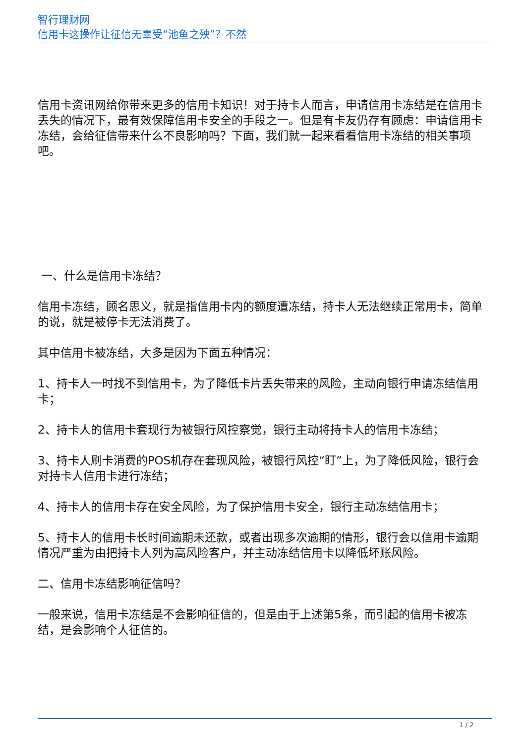智行理财网
信用卡这操作让征信无辜受“池鱼之殃”？不然
信用卡资讯网给你带来更多的信用卡知识！对于持卡人而言，申请信用卡冻结是在信用卡丢失的情况下，最有效保障信用卡安全的手段之一。但是有卡友仍存有顾虑：申请信用卡冻结，会给征信带来什么不良影响吗？下面，我们就一起来看看信用卡冻结的相关事项吧。
一、什么是信用卡冻结？
信用卡冻结，顾名思义，就是指信用卡内的额度遭冻结，持卡人无法继续正常用卡，简单的说，就是被停卡无法消费了。
其中信用卡被冻结，大多是因为下面五种情况：
1、持卡人一时找不到信用卡，为了降低卡片丢失带来的风险，主动向银行申请冻结信用卡；
2、持卡人的信用卡套现行为被银行风控察觉，银行主动将持卡人的信用卡冻结；
3、持卡人刷卡消费的POS机存在套现风险，被银行风控“盯”上，为了降低风险，银行会对持卡人信用卡进行冻结；
4、持卡人的信用卡存在安全风险，为了保护信用卡安全，银行主动冻结信用卡；
5、持卡人的信用卡长时间逾期未还款，或者出现多次逾期的情形，银行会以信用卡逾期情况严重为由把持卡人列为高风险客户，并主动冻结信用卡以降低坏账风险。
二、信用卡冻结影响征信吗？
一般来说，信用卡冻结是不会影响征信的，但是由于上述第5条，而引起的信用卡被冻结，是会影响个人征信的。
1 / 2